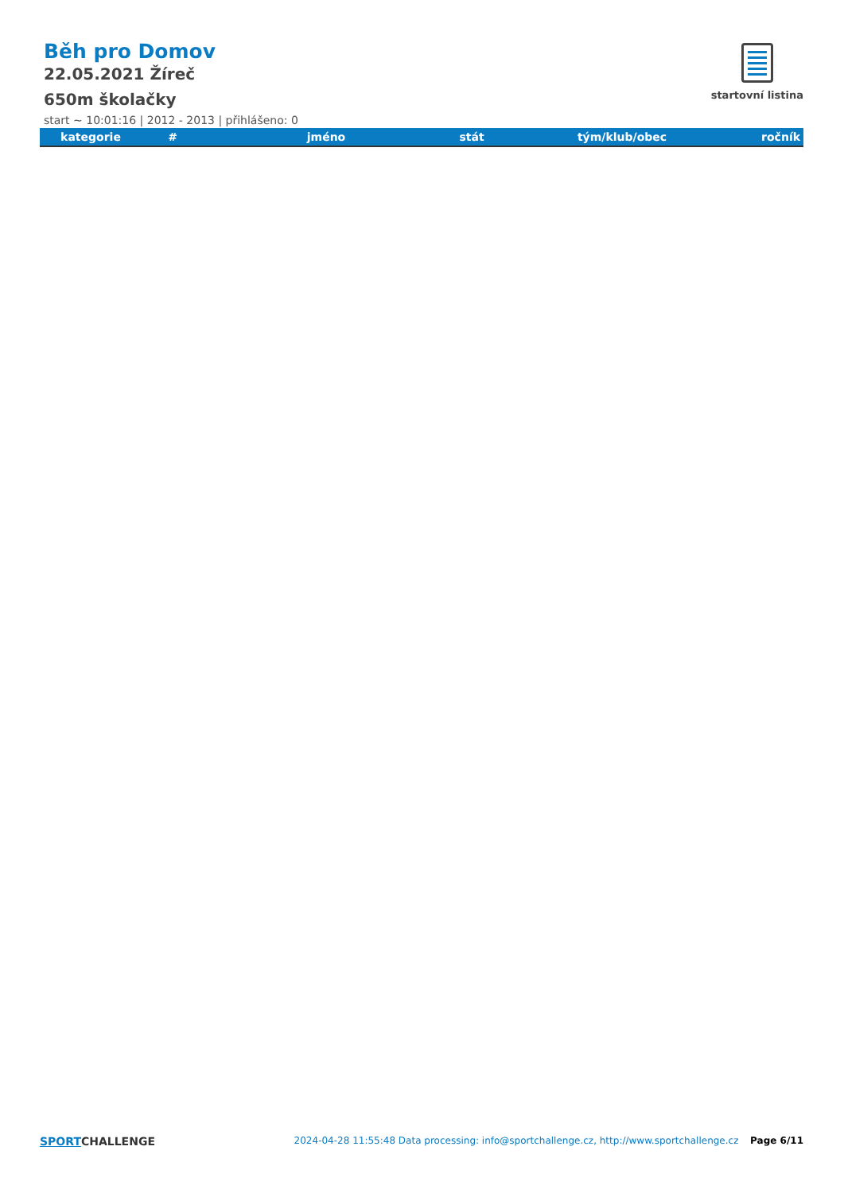Běh pro Domov
22.05.2021 Žíreč
650m školačky
start ~ 10:01:16 | 2012 - 2013 | přihlášeno: 0
startovní listina
| kategorie | # | jméno | stát | tým/klub/obec | ročník |
| --- | --- | --- | --- | --- | --- |
SPORTCHALLENGE
2024-04-28 11:55:48 Data processing: info@sportchallenge.cz, http://www.sportchallenge.cz
Page 6/11